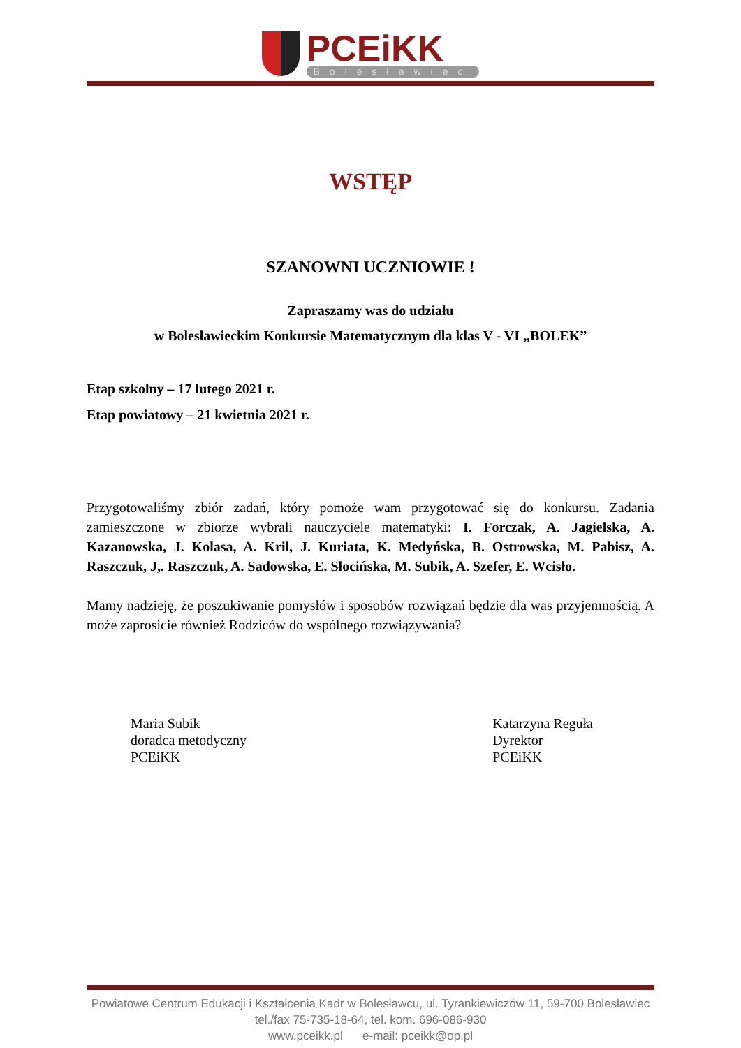PCEiKK
Bolesławiec
WSTĘP
SZANOWNI UCZNIOWIE !
Zapraszamy was do udziału
w Bolesławieckim Konkursie Matematycznym dla klas V - VI „BOLEK”
Etap szkolny – 17 lutego 2021 r.
Etap powiatowy – 21 kwietnia 2021 r.
Przygotowaliśmy zbiór zadań, który pomoże wam przygotować się do konkursu. Zadania zamieszczone w zbiorze wybrali nauczyciele matematyki: I. Forczak, A. Jagielska, A. Kazanowska, J. Kolasa, A. Kril, J. Kuriata, K. Medyńska, B. Ostrowska, M. Pabisz, A. Raszczuk, J,. Raszczuk, A. Sadowska, E. Słocińska, M. Subik, A. Szefer, E. Wcisło.
Mamy nadzieję, że poszukiwanie pomysłów i sposobów rozwiązań będzie dla was przyjemnością. A może zaprosicie również Rodziców do wspólnego rozwiązywania?
Maria Subik
doradca metodyczny
PCEiKK
Katarzyna Reguła
Dyrektor
PCEiKK
Powiatowe Centrum Edukacji i Kształcenia Kadr w Bolesławcu, ul. Tyrankiewiczów 11, 59-700 Bolesławiec
tel./fax 75-735-18-64, tel. kom. 696-086-930
www.pceikk.pl e-mail: pceikk@op.pl